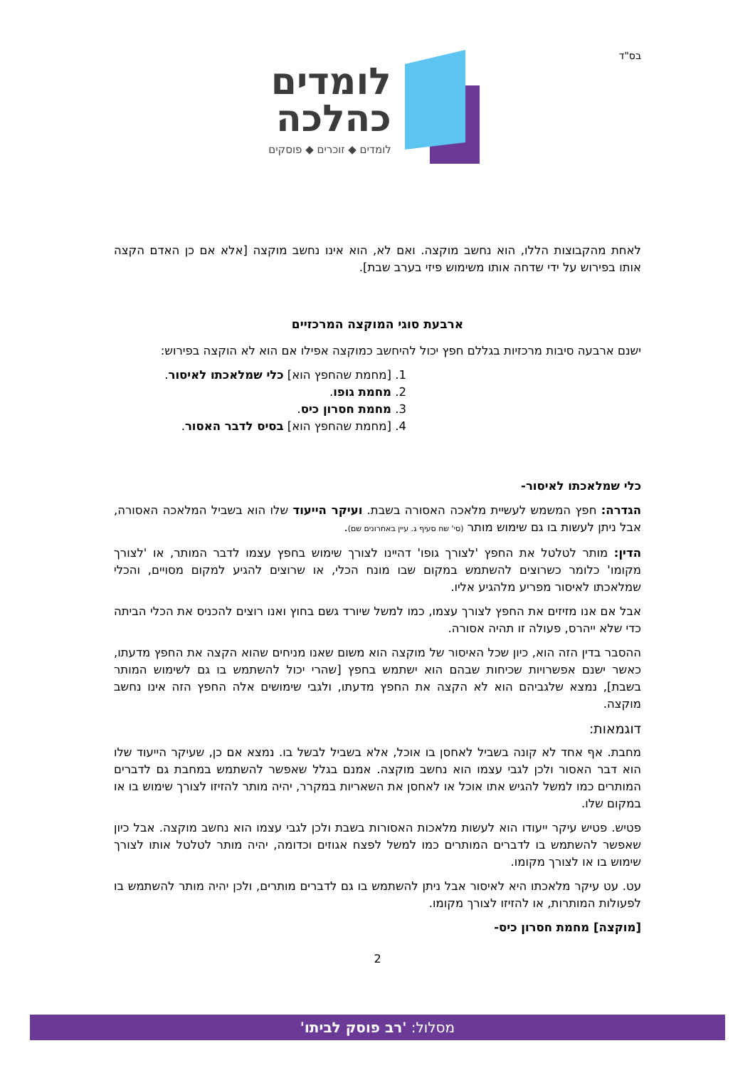בס"ד
לומדים
כהלכה
לומדים ◆ זוכרים ◆ פוסקים
לאחת מהקבוצות הללו, הוא נחשב מוקצה. ואם לא, הוא אינו נחשב מוקצה [אלא אם כן האדם הקצה אותו בפירוש על ידי שדחה אותו משימוש פיזי בערב שבת].
ארבעת סוגי המוקצה המרכזיים
ישנם ארבעה סיבות מרכזיות בגללם חפץ יכול להיחשב כמוקצה אפילו אם הוא לא הוקצה בפירוש:
1. [מחמת שהחפץ הוא] כלי שמלאכתו לאיסור.
2. מחמת גופו.
3. מחמת חסרון כיס.
4. [מחמת שהחפץ הוא] בסיס לדבר האסור.
כלי שמלאכתו לאיסור-
הגדרה: חפץ המשמש לעשיית מלאכה האסורה בשבת. ועיקר הייעוד שלו הוא בשביל המלאכה האסורה, אבל ניתן לעשות בו גם שימוש מותר (סי' שח סעיף ג. עיין באחרונים שם).
הדין: מותר לטלטל את החפץ 'לצורך גופו' דהיינו לצורך שימוש בחפץ עצמו לדבר המותר, או 'לצורך מקומו' כלומר כשרוצים להשתמש במקום שבו מונח הכלי, או שרוצים להגיע למקום מסויים, והכלי שמלאכתו לאיסור מפריע מלהגיע אליו.
אבל אם אנו מזיזים את החפץ לצורך עצמו, כמו למשל שיורד גשם בחוץ ואנו רוצים להכניס את הכלי הביתה כדי שלא ייהרס, פעולה זו תהיה אסורה.
ההסבר בדין הזה הוא, כיון שכל האיסור של מוקצה הוא משום שאנו מניחים שהוא הקצה את החפץ מדעתו, כאשר ישנם אפשרויות שכיחות שבהם הוא ישתמש בחפץ [שהרי יכול להשתמש בו גם לשימוש המותר בשבת], נמצא שלגביהם הוא לא הקצה את החפץ מדעתו, ולגבי שימושים אלה החפץ הזה אינו נחשב מוקצה.
דוגמאות:
מחבת. אף אחד לא קונה בשביל לאחסן בו אוכל, אלא בשביל לבשל בו. נמצא אם כן, שעיקר הייעוד שלו הוא דבר האסור ולכן לגבי עצמו הוא נחשב מוקצה. אמנם בגלל שאפשר להשתמש במחבת גם לדברים המותרים כמו למשל להגיש אתו אוכל או לאחסן את השאריות במקרר, יהיה מותר להזיזו לצורך שימוש בו או במקום שלו.
פטיש. פטיש עיקר ייעודו הוא לעשות מלאכות האסורות בשבת ולכן לגבי עצמו הוא נחשב מוקצה. אבל כיון שאפשר להשתמש בו לדברים המותרים כמו למשל לפצח אגוזים וכדומה, יהיה מותר לטלטל אותו לצורך שימוש בו או לצורך מקומו.
עט. עט עיקר מלאכתו היא לאיסור אבל ניתן להשתמש בו גם לדברים מותרים, ולכן יהיה מותר להשתמש בו לפעולות המותרות, או להזיזו לצורך מקומו.
[מוקצה] מחמת חסרון כיס-
2
מסלול: 'רב פוסק לביתו'